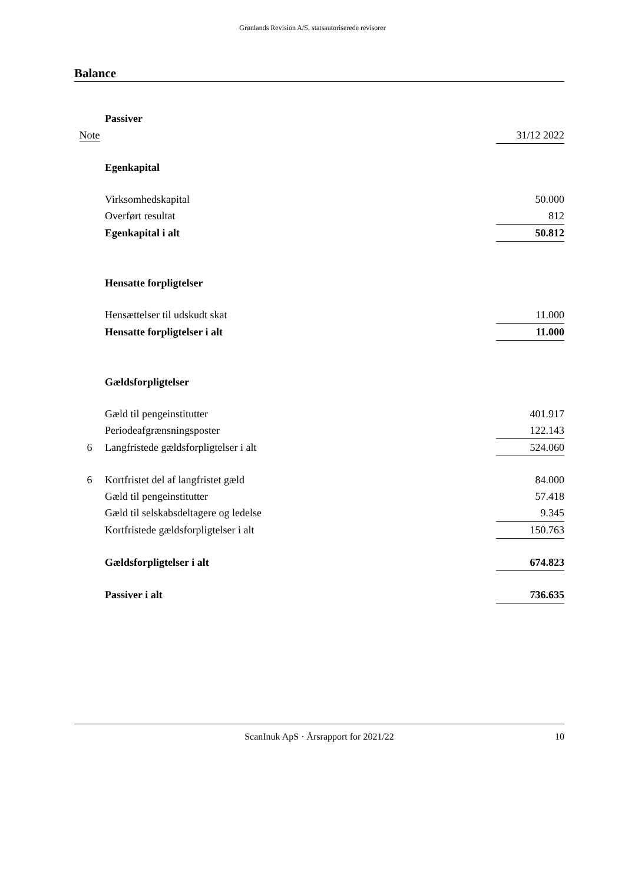Grønlands Revision A/S, statsautoriserede revisorer
Balance
| | Passiver | |
| Note | | 31/12 2022 |
| | Egenkapital | |
| | Virksomhedskapital | 50.000 |
| | Overført resultat | 812 |
| | Egenkapital i alt | 50.812 |
| | Hensatte forpligtelser | |
| | Hensættelser til udskudt skat | 11.000 |
| | Hensatte forpligtelser i alt | 11.000 |
| | Gældsforpligtelser | |
| | Gæld til pengeinstitutter | 401.917 |
| | Periodeafgrænsningsposter | 122.143 |
| 6 | Langfristede gældsforpligtelser i alt | 524.060 |
| 6 | Kortfristet del af langfristet gæld | 84.000 |
| | Gæld til pengeinstitutter | 57.418 |
| | Gæld til selskabsdeltagere og ledelse | 9.345 |
| | Kortfristede gældsforpligtelser i alt | 150.763 |
| | Gældsforpligtelser i alt | 674.823 |
| | Passiver i alt | 736.635 |
ScanInuk ApS · Årsrapport for 2021/22 10